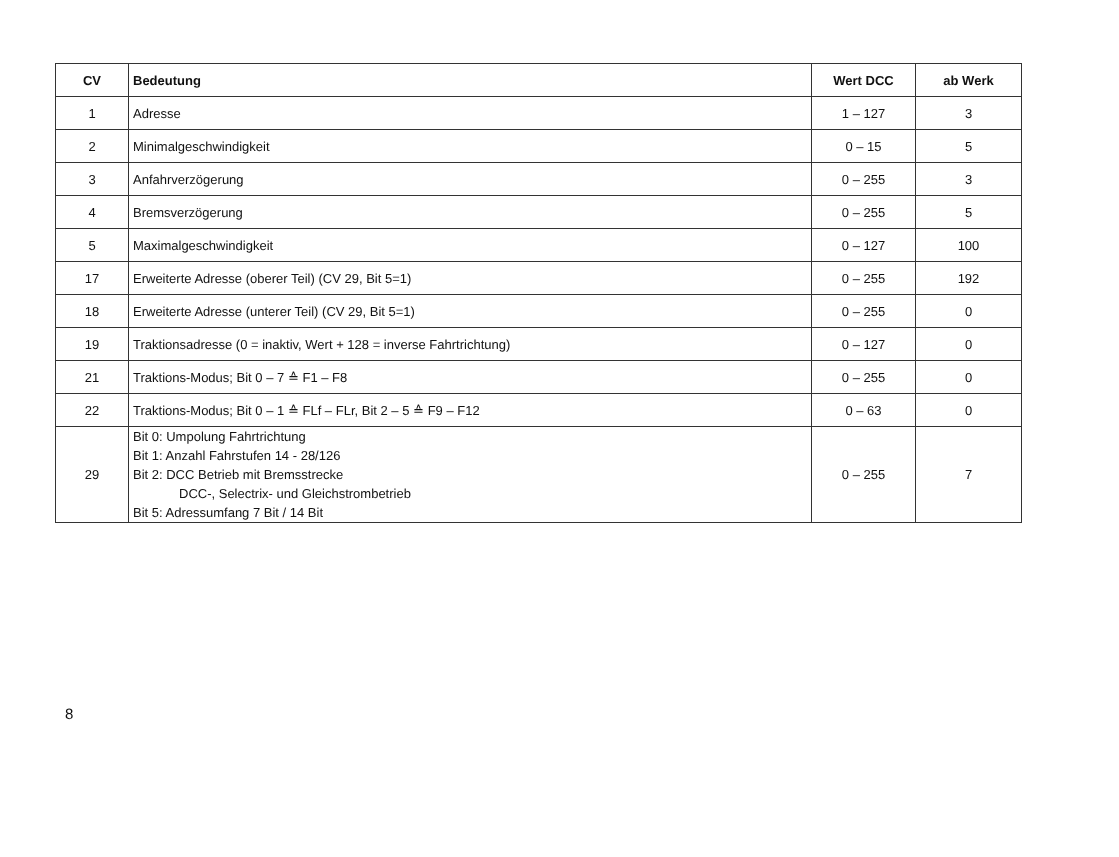| CV | Bedeutung | Wert DCC | ab Werk |
| --- | --- | --- | --- |
| 1 | Adresse | 1 – 127 | 3 |
| 2 | Minimalgeschwindigkeit | 0 – 15 | 5 |
| 3 | Anfahrverzögerung | 0 – 255 | 3 |
| 4 | Bremsverzögerung | 0 – 255 | 5 |
| 5 | Maximalgeschwindigkeit | 0 – 127 | 100 |
| 17 | Erweiterte Adresse (oberer Teil) (CV 29, Bit 5=1) | 0 – 255 | 192 |
| 18 | Erweiterte Adresse (unterer Teil) (CV 29, Bit 5=1) | 0 – 255 | 0 |
| 19 | Traktionsadresse (0 = inaktiv, Wert + 128 = inverse Fahrtrichtung) | 0 – 127 | 0 |
| 21 | Traktions-Modus; Bit 0 – 7 ≙ F1 – F8 | 0 – 255 | 0 |
| 22 | Traktions-Modus; Bit 0 – 1 ≙ FLf – FLr, Bit 2 – 5 ≙ F9 – F12 | 0 – 63 | 0 |
| 29 | Bit 0: Umpolung Fahrtrichtung Bit 1: Anzahl Fahrstufen 14 - 28/126 Bit 2: DCC Betrieb mit Bremsstrecke DCC-, Selectrix- und Gleichstrombetrieb Bit 5: Adressumfang 7 Bit / 14 Bit | 0 – 255 | 7 |
8